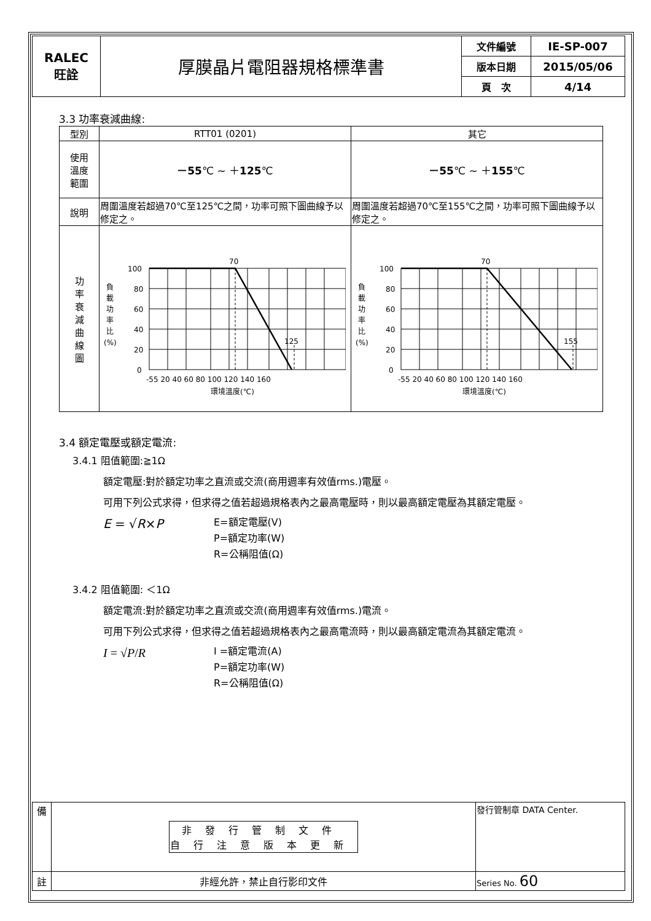| RALEC 旺詮 | 厚膜晶片電阻器規格標準書 | 文件編號 | IE-SP-007 |
| | | 版本日期 | 2015/05/06 |
| | | 頁 次 | 4/14 |
3.3 功率衰減曲線:
| 型別 | RTT01 (0201) | 其它 |
| 使用 溫度 範圍 | －55 ℃ ~ ＋ 125 ℃ | －55 ℃ ~ ＋ 155 ℃ |
| 說明 | 周圍溫度若超過70℃至125℃之間，功率可照下圖曲線予以修定之。 | 周圍溫度若超過70℃至155℃之間，功率可照下圖曲線予以修定之。 |
| 功 率 衰 減 曲 線 圖 | 負 載 功 率 比 (%) 100 80 60 40 20 0 70 125 -55 20 40 60 80 100 120 140 160 環境溫度(℃) | 負 載 功 率 比 (%) 100 80 60 40 20 0 70 155 -55 20 40 60 80 100 120 140 160 環境溫度(℃) |
3.4 額定電壓或額定電流:
3.4.1 阻值範圍:≧1Ω
額定電壓:對於額定功率之直流或交流(商用週率有效值rms.)電壓。
可用下列公式求得，但求得之值若超過規格表內之最高電壓時，則以最高額定電壓為其額定電壓。
E = √R×P
E=額定電壓(V)
P=額定功率(W)
R=公稱阻值(Ω)
3.4.2 阻值範圍: ＜1Ω
額定電流:對於額定功率之直流或交流(商用週率有效值rms.)電流。
可用下列公式求得，但求得之值若超過規格表內之最高電流時，則以最高額定電流為其額定電流。
I = √P/R
I =額定電流(A)
P=額定功率(W)
R=公稱阻值(Ω)
| 備 | / 非發行管制文件 自行注意版本更新 / | 發行管制章 DATA Center. |
| 註 | 非經允許，禁止自行影印文件 | Series No. 60 |